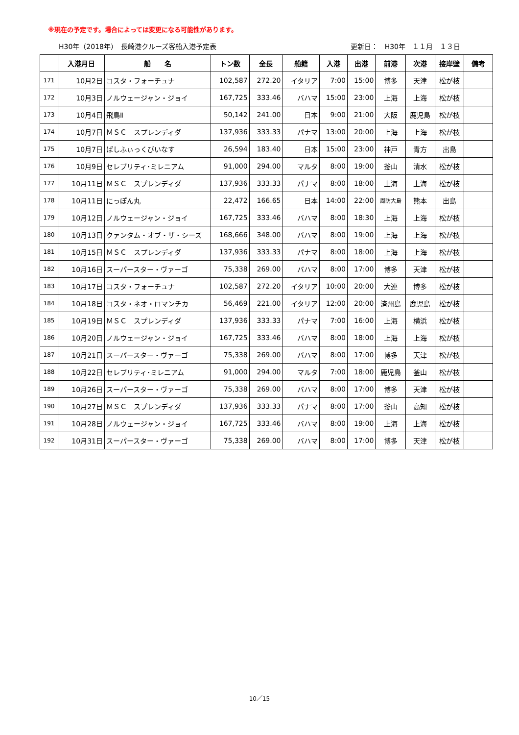※現在の予定です。場合によっては変更になる可能性があります。
H30年（2018年）　長崎港クルーズ客船入港予定表 更新日：　H30年　１１月　１３日
| | 入港月日 | 船 名 | トン数 | 全長 | 船籍 | 入港 | 出港 | 前港 | 次港 | 接岸壁 | 備考 |
| --- | --- | --- | --- | --- | --- | --- | --- | --- | --- | --- | --- |
| 171 | 10月2日 | コスタ・フォーチュナ | 102,587 | 272.20 | イタリア | 7:00 | 15:00 | 博多 | 天津 | 松が枝 | |
| 172 | 10月3日 | ノルウェージャン・ジョイ | 167,725 | 333.46 | バハマ | 15:00 | 23:00 | 上海 | 上海 | 松が枝 | |
| 173 | 10月4日 | 飛鳥Ⅱ | 50,142 | 241.00 | 日本 | 9:00 | 21:00 | 大阪 | 鹿児島 | 松が枝 | |
| 174 | 10月7日 | ＭＳＣ スプレンディダ | 137,936 | 333.33 | パナマ | 13:00 | 20:00 | 上海 | 上海 | 松が枝 | |
| 175 | 10月7日 | ぱしふぃっくびいなす | 26,594 | 183.40 | 日本 | 15:00 | 23:00 | 神戸 | 青方 | 出島 | |
| 176 | 10月9日 | セレブリティ･ミレニアム | 91,000 | 294.00 | マルタ | 8:00 | 19:00 | 釜山 | 清水 | 松が枝 | |
| 177 | 10月11日 | ＭＳＣ スプレンディダ | 137,936 | 333.33 | パナマ | 8:00 | 18:00 | 上海 | 上海 | 松が枝 | |
| 178 | 10月11日 | にっぽん丸 | 22,472 | 166.65 | 日本 | 14:00 | 22:00 | 周防大島 | 熊本 | 出島 | |
| 179 | 10月12日 | ノルウェージャン・ジョイ | 167,725 | 333.46 | バハマ | 8:00 | 18:30 | 上海 | 上海 | 松が枝 | |
| 180 | 10月13日 | クァンタム・オブ・ザ・シーズ | 168,666 | 348.00 | バハマ | 8:00 | 19:00 | 上海 | 上海 | 松が枝 | |
| 181 | 10月15日 | ＭＳＣ スプレンディダ | 137,936 | 333.33 | パナマ | 8:00 | 18:00 | 上海 | 上海 | 松が枝 | |
| 182 | 10月16日 | スーパースター・ヴァーゴ | 75,338 | 269.00 | バハマ | 8:00 | 17:00 | 博多 | 天津 | 松が枝 | |
| 183 | 10月17日 | コスタ・フォーチュナ | 102,587 | 272.20 | イタリア | 10:00 | 20:00 | 大連 | 博多 | 松が枝 | |
| 184 | 10月18日 | コスタ・ネオ・ロマンチカ | 56,469 | 221.00 | イタリア | 12:00 | 20:00 | 済州島 | 鹿児島 | 松が枝 | |
| 185 | 10月19日 | ＭＳＣ スプレンディダ | 137,936 | 333.33 | パナマ | 7:00 | 16:00 | 上海 | 横浜 | 松が枝 | |
| 186 | 10月20日 | ノルウェージャン・ジョイ | 167,725 | 333.46 | バハマ | 8:00 | 18:00 | 上海 | 上海 | 松が枝 | |
| 187 | 10月21日 | スーパースター・ヴァーゴ | 75,338 | 269.00 | バハマ | 8:00 | 17:00 | 博多 | 天津 | 松が枝 | |
| 188 | 10月22日 | セレブリティ･ミレニアム | 91,000 | 294.00 | マルタ | 7:00 | 18:00 | 鹿児島 | 釜山 | 松が枝 | |
| 189 | 10月26日 | スーパースター・ヴァーゴ | 75,338 | 269.00 | バハマ | 8:00 | 17:00 | 博多 | 天津 | 松が枝 | |
| 190 | 10月27日 | ＭＳＣ スプレンディダ | 137,936 | 333.33 | パナマ | 8:00 | 17:00 | 釜山 | 高知 | 松が枝 | |
| 191 | 10月28日 | ノルウェージャン・ジョイ | 167,725 | 333.46 | バハマ | 8:00 | 19:00 | 上海 | 上海 | 松が枝 | |
| 192 | 10月31日 | スーパースター・ヴァーゴ | 75,338 | 269.00 | バハマ | 8:00 | 17:00 | 博多 | 天津 | 松が枝 | |
10／15